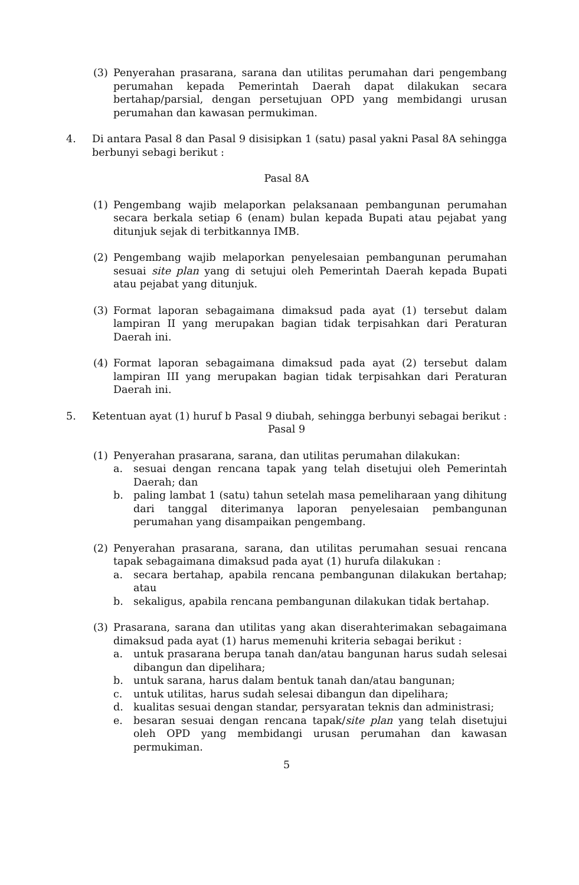(3) Penyerahan prasarana, sarana dan utilitas perumahan dari pengembang perumahan kepada Pemerintah Daerah dapat dilakukan secara bertahap/parsial, dengan persetujuan OPD yang membidangi urusan perumahan dan kawasan permukiman.
4. Di antara Pasal 8 dan Pasal 9 disisipkan 1 (satu) pasal yakni Pasal 8A sehingga berbunyi sebagi berikut :
Pasal 8A
(1) Pengembang wajib melaporkan pelaksanaan pembangunan perumahan secara berkala setiap 6 (enam) bulan kepada Bupati atau pejabat yang ditunjuk sejak di terbitkannya IMB.
(2) Pengembang wajib melaporkan penyelesaian pembangunan perumahan sesuai site plan yang di setujui oleh Pemerintah Daerah kepada Bupati atau pejabat yang ditunjuk.
(3) Format laporan sebagaimana dimaksud pada ayat (1) tersebut dalam lampiran II yang merupakan bagian tidak terpisahkan dari Peraturan Daerah ini.
(4) Format laporan sebagaimana dimaksud pada ayat (2) tersebut dalam lampiran III yang merupakan bagian tidak terpisahkan dari Peraturan Daerah ini.
5. Ketentuan ayat (1) huruf b Pasal 9 diubah, sehingga berbunyi sebagai berikut :
Pasal 9
(1) Penyerahan prasarana, sarana, dan utilitas perumahan dilakukan:
a. sesuai dengan rencana tapak yang telah disetujui oleh Pemerintah Daerah; dan
b. paling lambat 1 (satu) tahun setelah masa pemeliharaan yang dihitung dari tanggal diterimanya laporan penyelesaian pembangunan perumahan yang disampaikan pengembang.
(2) Penyerahan prasarana, sarana, dan utilitas perumahan sesuai rencana tapak sebagaimana dimaksud pada ayat (1) hurufa dilakukan :
a. secara bertahap, apabila rencana pembangunan dilakukan bertahap; atau
b. sekaligus, apabila rencana pembangunan dilakukan tidak bertahap.
(3) Prasarana, sarana dan utilitas yang akan diserahterimakan sebagaimana dimaksud pada ayat (1) harus memenuhi kriteria sebagai berikut :
a. untuk prasarana berupa tanah dan/atau bangunan harus sudah selesai dibangun dan dipelihara;
b. untuk sarana, harus dalam bentuk tanah dan/atau bangunan;
c. untuk utilitas, harus sudah selesai dibangun dan dipelihara;
d. kualitas sesuai dengan standar, persyaratan teknis dan administrasi;
e. besaran sesuai dengan rencana tapak/site plan yang telah disetujui oleh OPD yang membidangi urusan perumahan dan kawasan permukiman.
5